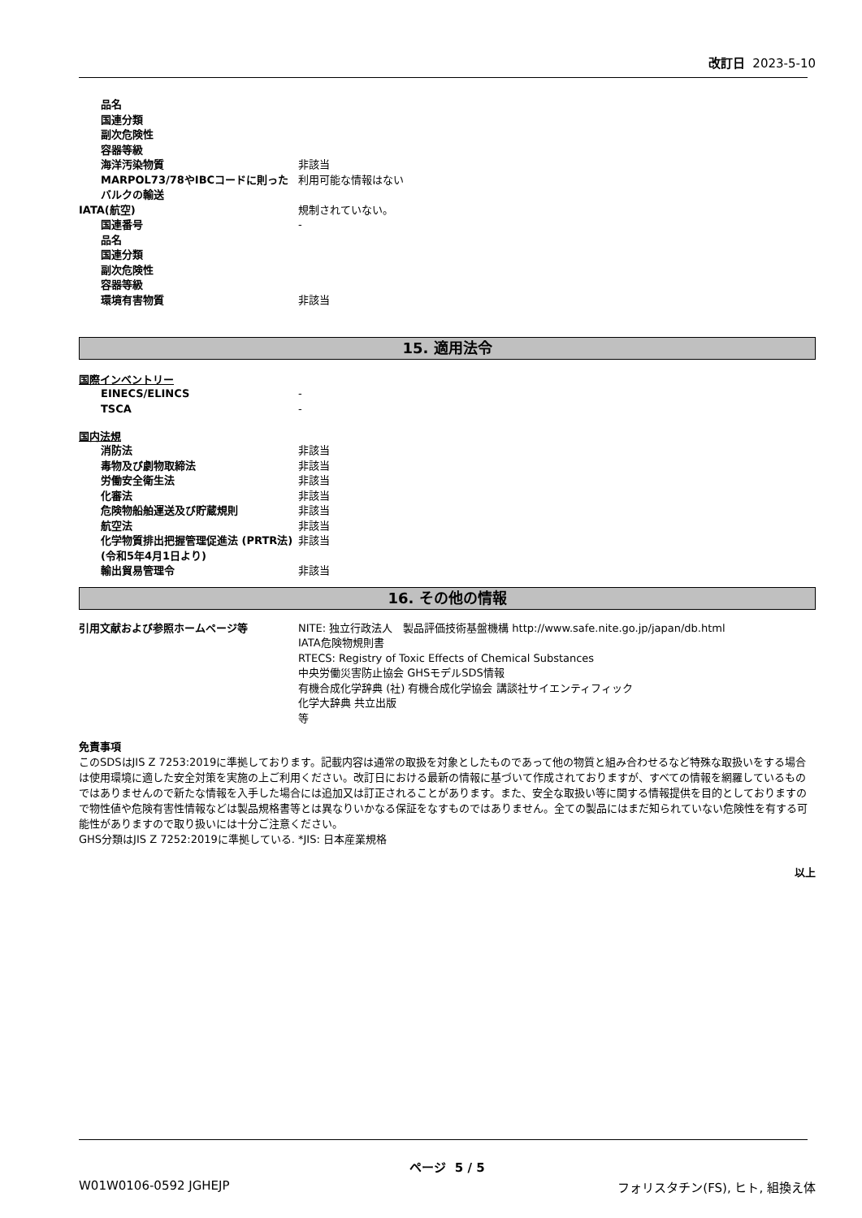改訂日 2023-5-10
品名
国連分類
副次危険性
容器等級
海洋汚染物質 非該当
MARPOL73/78やIBCコードに則ったバルクの輸送
利用可能な情報はない
IATA(航空) 規制されていない。
国連番号 -
品名
国連分類
副次危険性
容器等級
環境有害物質 非該当
15. 適用法令
国際インベントリー
EINECS/ELINCS -
TSCA -
国内法規
消防法 非該当
毒物及び劇物取締法 非該当
労働安全衛生法 非該当
化審法 非該当
危険物船舶運送及び貯蔵規則 非該当
航空法 非該当
化学物質排出把握管理促進法 (PRTR法) (令和5年4月1日より)
非該当
輸出貿易管理令 非該当
16. その他の情報
引用文献および参照ホームページ等 NITE: 独立行政法人　製品評価技術基盤機構 http://www.safe.nite.go.jp/japan/db.html
IATA危険物規則書
RTECS: Registry of Toxic Effects of Chemical Substances
中央労働災害防止協会 GHSモデルSDS情報
有機合成化学辞典 (社) 有機合成化学協会 講談社サイエンティフィック
化学大辞典 共立出版
等
免責事項
このSDSはJIS Z 7253:2019に準拠しております。記載内容は通常の取扱を対象としたものであって他の物質と組み合わせるなど特殊な取扱いをする場合は使用環境に適した安全対策を実施の上ご利用ください。改訂日における最新の情報に基づいて作成されておりますが、すべての情報を網羅しているものではありませんので新たな情報を入手した場合には追加又は訂正されることがあります。また、安全な取扱い等に関する情報提供を目的としておりますので物性値や危険有害性情報などは製品規格書等とは異なりいかなる保証をなすものではありません。全ての製品にはまだ知られていない危険性を有する可能性がありますので取り扱いには十分ご注意ください。
GHS分類はJIS Z 7252:2019に準拠している. *JIS: 日本産業規格
以上
ページ 5 / 5
W01W0106-0592 JGHEJP フォリスタチン(FS), ヒト, 組換え体